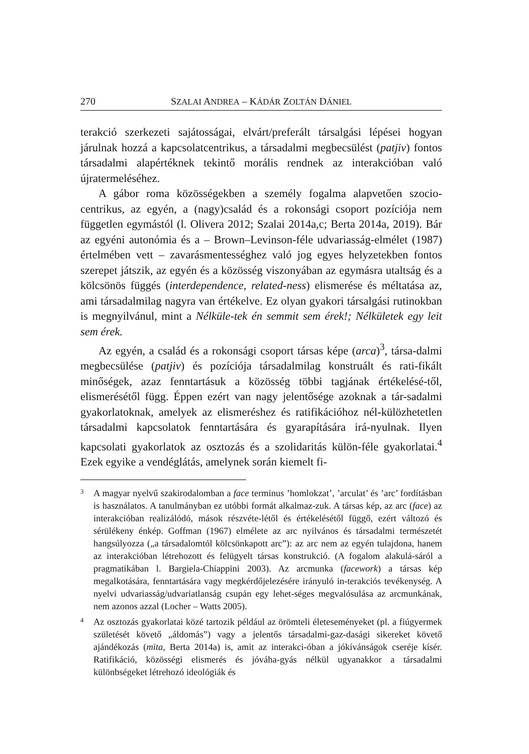270 SZALAI ANDREA – KÁDÁR ZOLTÁN DÁNIEL
terakció szerkezeti sajátosságai, elvárt/preferált társalgási lépései hogyan járulnak hozzá a kapcsolatcentrikus, a társadalmi megbecsülést (patjiv) fontos társadalmi alapértéknek tekintő morális rendnek az interakcióban való újratermeléséhez.
A gábor roma közösségekben a személy fogalma alapvetően szocio-centrikus, az egyén, a (nagy)család és a rokonsági csoport pozíciója nem független egymástól (l. Olivera 2012; Szalai 2014a,c; Berta 2014a, 2019). Bár az egyéni autonómia és a – Brown–Levinson-féle udvariasság-elmélet (1987) értelmében vett – zavarásmentességhez való jog egyes helyzetekben fontos szerepet játszik, az egyén és a közösség viszonyában az egymásra utaltság és a kölcsönös függés (interdependence, related-ness) elismerése és méltatása az, ami társadalmilag nagyra van értékelve. Ez olyan gyakori társalgási rutinokban is megnyilvánul, mint a Nélküle-tek én semmit sem érek!; Nélkületek egy leit sem érek.
Az egyén, a család és a rokonsági csoport társas képe (arca)<sup>3</sup>, társa-dalmi megbecsülése (patjiv) és pozíciója társadalmilag konstruált és rati-fikált minőségek, azaz fenntartásuk a közösség többi tagjának értékelésé-től, elismerésétől függ. Éppen ezért van nagy jelentősége azoknak a tár-sadalmi gyakorlatoknak, amelyek az elismeréshez és ratifikációhoz nél-külözhetetlen társadalmi kapcsolatok fenntartására és gyarapítására irá-nyulnak. Ilyen kapcsolati gyakorlatok az osztozás és a szolidaritás külön-féle gyakorlatai.<sup>4</sup> Ezek egyike a vendéglátás, amelynek során kiemelt fi-
3 A magyar nyelvű szakirodalomban a face terminus ’homlokzat’, ’arculat’ és ’arc’ fordításban is használatos. A tanulmányban ez utóbbi formát alkalmaz-zuk. A társas kép, az arc (face) az interakcióban realizálódó, mások részvéte-létől és értékelésétől függő, ezért változó és sérülékeny énkép. Goffman (1967) elmélete az arc nyilvános és társadalmi természetét hangsúlyozza („a társadalomtól kölcsönkapott arc”): az arc nem az egyén tulajdona, hanem az interakcióban létrehozott és felügyelt társas konstrukció. (A fogalom alakulá-sáról a pragmatikában l. Bargiela-Chiappini 2003). Az arcmunka (facework) a társas kép megalkotására, fenntartására vagy megkérdőjelezésére irányuló in-terakciós tevékenység. A nyelvi udvariasság/udvariatlanság csupán egy lehet-séges megvalósulása az arcmunkának, nem azonos azzal (Locher – Watts 2005).
4 Az osztozás gyakorlatai közé tartozik például az örömteli életeseményeket (pl. a fiúgyermek születését követő „áldomás”) vagy a jelentős társadalmi-gaz-dasági sikereket követő ajándékozás (mita, Berta 2014a) is, amit az interakci-óban a jókívánságok cseréje kísér. Ratifikáció, közösségi elismerés és jóváha-gyás nélkül ugyanakkor a társadalmi különbségeket létrehozó ideológiák és